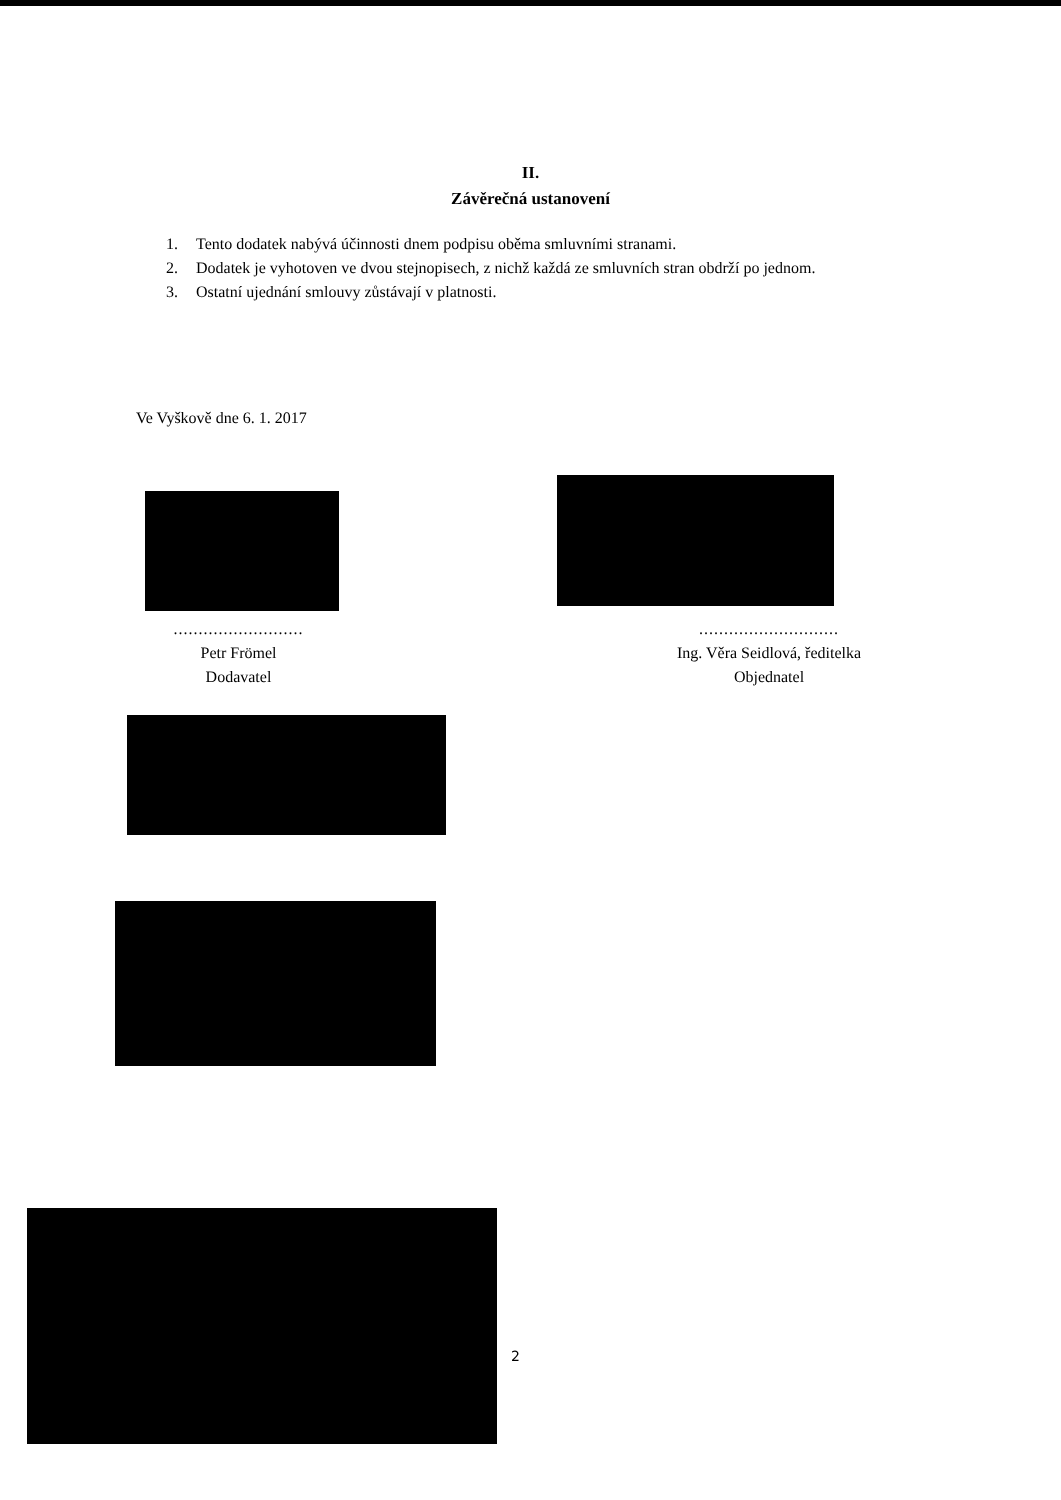II.
Závěrečná ustanovení
1. Tento dodatek nabývá účinnosti dnem podpisu oběma smluvními stranami.
2. Dodatek je vyhotoven ve dvou stejnopisech, z nichž každá ze smluvních stran obdrží po jednom.
3. Ostatní ujednání smlouvy zůstávají v platnosti.
Ve Vyškově dne 6. 1. 2017
..........................
Petr Frömel
Dodavatel
............................
Ing. Věra Seidlová, ředitelka
Objednatel
2